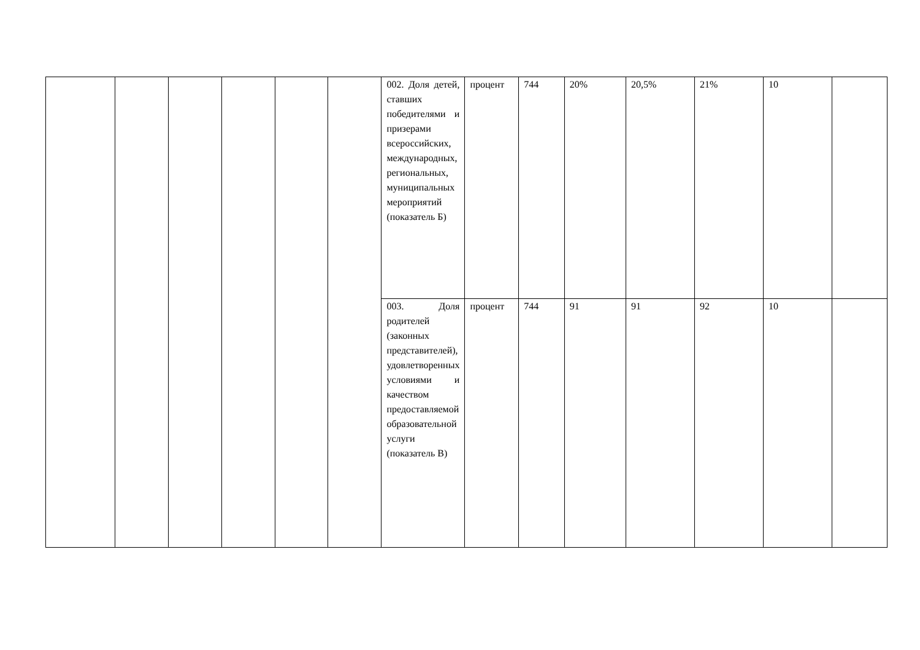| | | | | | | 002. Доля детей, ставших победителями и призерами всероссийских, международных, региональных, муниципальных мероприятий (показатель Б) | процент | 744 | 20% | 20,5% | 21% | 10 | |
| | | | | | | 003. Доля родителей (законных представителей), удовлетворенных условиями и качеством предоставляемой образовательной услуги (показатель В) | процент | 744 | 91 | 91 | 92 | 10 | |